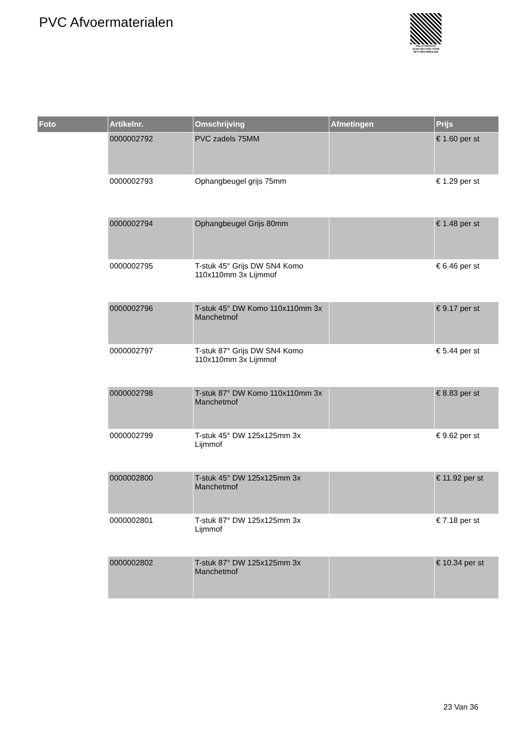PVC Afvoermaterialen
PALLETSERVICE
SCAN QR-CODE VOOR RETOURFORMULIER
| Foto | Artikelnr. | Omschrijving | Afmetingen | Prijs |
| --- | --- | --- | --- | --- |
| | 0000002792 | PVC zadels 75MM | | € 1.60 per st |
| | 0000002793 | Ophangbeugel grijs 75mm | | € 1.29 per st |
| | 0000002794 | Ophangbeugel Grijs 80mm | | € 1.48 per st |
| | 0000002795 | T-stuk 45° Grijs DW SN4 Komo 110x110mm 3x Lijmmof | | € 6.46 per st |
| | 0000002796 | T-stuk 45° DW Komo 110x110mm 3x Manchetmof | | € 9.17 per st |
| | 0000002797 | T-stuk 87° Grijs DW SN4 Komo 110x110mm 3x Lijmmof | | € 5.44 per st |
| | 0000002798 | T-stuk 87° DW Komo 110x110mm 3x Manchetmof | | € 8.83 per st |
| | 0000002799 | T-stuk 45° DW 125x125mm 3x Lijmmof | | € 9.62 per st |
| | 0000002800 | T-stuk 45° DW 125x125mm 3x Manchetmof | | € 11.92 per st |
| | 0000002801 | T-stuk 87° DW 125x125mm 3x Lijmmof | | € 7.18 per st |
| | 0000002802 | T-stuk 87° DW 125x125mm 3x Manchetmof | | € 10.34 per st |
23 Van 36